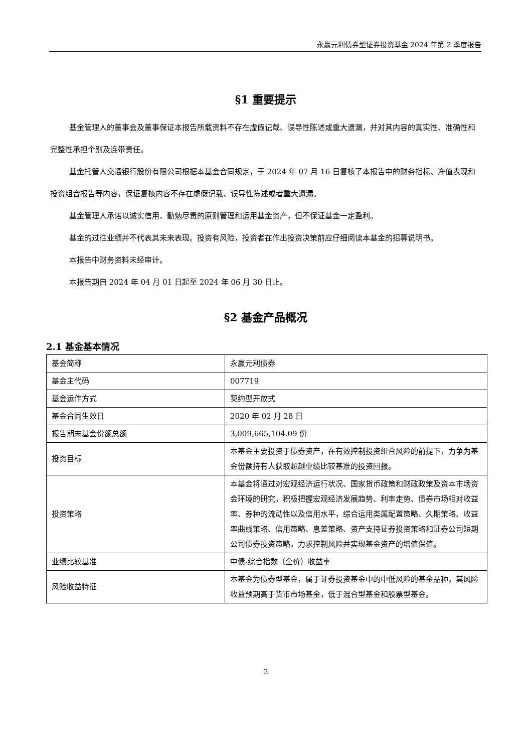永赢元利债券型证券投资基金 2024 年第 2 季度报告
§1 重要提示
基金管理人的董事会及董事保证本报告所载资料不存在虚假记载、误导性陈述或重大遗漏，并对其内容的真实性、准确性和完整性承担个别及连带责任。
基金托管人交通银行股份有限公司根据本基金合同规定，于 2024 年 07 月 16 日复核了本报告中的财务指标、净值表现和投资组合报告等内容，保证复核内容不存在虚假记载、误导性陈述或者重大遗漏。
基金管理人承诺以诚实信用、勤勉尽责的原则管理和运用基金资产，但不保证基金一定盈利。
基金的过往业绩并不代表其未来表现。投资有风险，投资者在作出投资决策前应仔细阅读本基金的招募说明书。
本报告中财务资料未经审计。
本报告期自 2024 年 04 月 01 日起至 2024 年 06 月 30 日止。
§2 基金产品概况
2.1 基金基本情况
| 基金简称 | 永赢元利债券 |
| 基金主代码 | 007719 |
| 基金运作方式 | 契约型开放式 |
| 基金合同生效日 | 2020 年 02 月 28 日 |
| 报告期末基金份额总额 | 3,009,665,104.09 份 |
| 投资目标 | 本基金主要投资于债券资产，在有效控制投资组合风险的前提下，力争为基金份额持有人获取超越业绩比较基准的投资回报。 |
| 投资策略 | 本基金将通过对宏观经济运行状况、国家货币政策和财政政策及资本市场资金环境的研究，积极把握宏观经济发展趋势、利率走势、债券市场相对收益率、券种的流动性以及信用水平，综合运用类属配置策略、久期策略、收益率曲线策略、信用策略、息差策略、资产支持证券投资策略和证券公司短期公司债券投资策略，力求控制风险并实现基金资产的增值保值。 |
| 业绩比较基准 | 中债-综合指数（全价）收益率 |
| 风险收益特征 | 本基金为债券型基金，属于证券投资基金中的中低风险的基金品种，其风险收益预期高于货币市场基金，低于混合型基金和股票型基金。 |
2